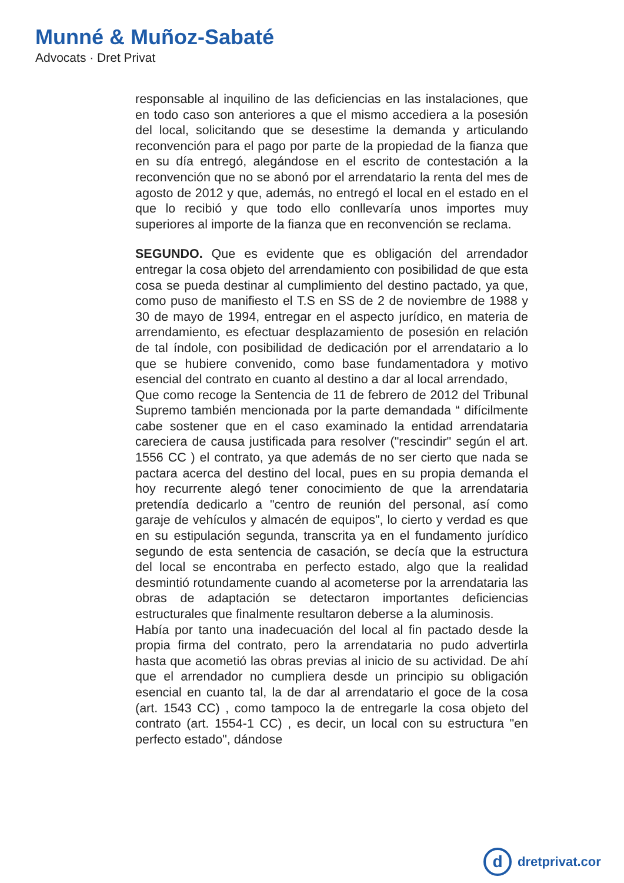Munné & Muñoz-Sabaté
Advocats · Dret Privat
responsable al inquilino de las deficiencias en las instalaciones, que en todo caso son anteriores a que el mismo accediera a la posesión del local, solicitando que se desestime la demanda y articulando reconvención para el pago por parte de la propiedad de la fianza que en su día entregó, alegándose en el escrito de contestación a la reconvención que no se abonó por el arrendatario la renta del mes de agosto de 2012 y que, además, no entregó el local en el estado en el que lo recibió y que todo ello conllevaría unos importes muy superiores al importe de la fianza que en reconvención se reclama.
SEGUNDO. Que es evidente que es obligación del arrendador entregar la cosa objeto del arrendamiento con posibilidad de que esta cosa se pueda destinar al cumplimiento del destino pactado, ya que, como puso de manifiesto el T.S en SS de 2 de noviembre de 1988 y 30 de mayo de 1994, entregar en el aspecto jurídico, en materia de arrendamiento, es efectuar desplazamiento de posesión en relación de tal índole, con posibilidad de dedicación por el arrendatario a lo que se hubiere convenido, como base fundamentadora y motivo esencial del contrato en cuanto al destino a dar al local arrendado,
Que como recoge la Sentencia de 11 de febrero de 2012 del Tribunal Supremo también mencionada por la parte demandada “ difícilmente cabe sostener que en el caso examinado la entidad arrendataria careciera de causa justificada para resolver ("rescindir" según el art. 1556 CC ) el contrato, ya que además de no ser cierto que nada se pactara acerca del destino del local, pues en su propia demanda el hoy recurrente alegó tener conocimiento de que la arrendataria pretendía dedicarlo a "centro de reunión del personal, así como garaje de vehículos y almacén de equipos", lo cierto y verdad es que en su estipulación segunda, transcrita ya en el fundamento jurídico segundo de esta sentencia de casación, se decía que la estructura del local se encontraba en perfecto estado, algo que la realidad desmintió rotundamente cuando al acometerse por la arrendataria las obras de adaptación se detectaron importantes deficiencias estructurales que finalmente resultaron deberse a la aluminosis.
Había por tanto una inadecuación del local al fin pactado desde la propia firma del contrato, pero la arrendataria no pudo advertirla hasta que acometió las obras previas al inicio de su actividad. De ahí que el arrendador no cumpliera desde un principio su obligación esencial en cuanto tal, la de dar al arrendatario el goce de la cosa (art. 1543 CC) , como tampoco la de entregarle la cosa objeto del contrato (art. 1554-1 CC) , es decir, un local con su estructura "en perfecto estado", dándose
d
dretprivat.cor